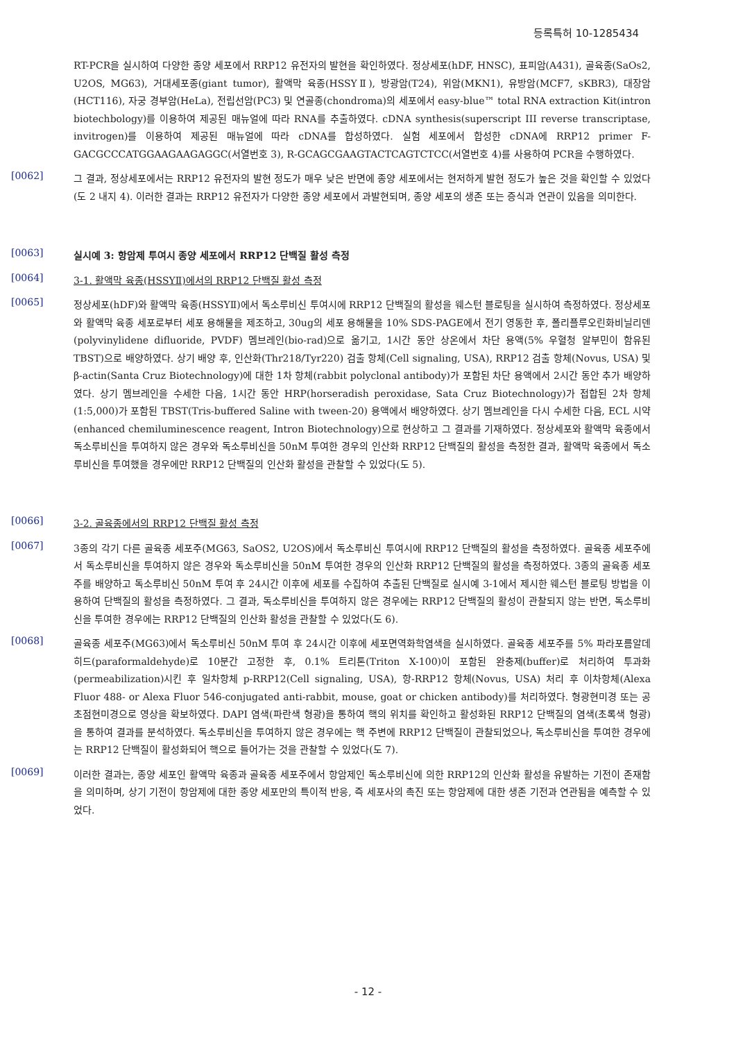등록특허 10-1285434
RT-PCR을 실시하여 다양한 종양 세포에서 RRP12 유전자의 발현을 확인하였다. 정상세포(hDF, HNSC), 표피암(A431), 골육종(SaOs2, U2OS, MG63), 거대세포종(giant tumor), 활액막 육종(HSSYⅡ), 방광암(T24), 위암(MKN1), 유방암(MCF7, sKBR3), 대장암(HCT116), 자궁 경부암(HeLa), 전립선암(PC3) 및 연골종(chondroma)의 세포에서 easy-blue™ total RNA extraction Kit(intron biotechbology)를 이용하여 제공된 매뉴얼에 따라 RNA를 추출하였다. cDNA synthesis(superscript III reverse transcriptase, invitrogen)를 이용하여 제공된 매뉴얼에 따라 cDNA를 합성하였다. 실험 세포에서 합성한 cDNA에 RRP12 primer F-GACGCCCATGGAAGAAGAGGC(서열번호 3), R-GCAGCGAAGTACTCAGTCTCC(서열번호 4)를 사용하여 PCR을 수행하였다.
[0062]
그 결과, 정상세포에서는 RRP12 유전자의 발현 정도가 매우 낮은 반면에 종양 세포에서는 현저하게 발현 정도가 높은 것을 확인할 수 있었다(도 2 내지 4). 이러한 결과는 RRP12 유전자가 다양한 종양 세포에서 과발현되며, 종양 세포의 생존 또는 증식과 연관이 있음을 의미한다.
[0063]
실시예 3: 항암제 투여시 종양 세포에서 RRP12 단백질 활성 측정
[0064]
3-1. 활액막 육종(HSSYⅡ)에서의 RRP12 단백질 활성 측정
[0065]
정상세포(hDF)와 활액막 육종(HSSYⅡ)에서 독소루비신 투여시에 RRP12 단백질의 활성을 웨스턴 블로팅을 실시하여 측정하였다. 정상세포와 활액막 육종 세포로부터 세포 용해물을 제조하고, 30ug의 세포 용해물을 10% SDS-PAGE에서 전기 영동한 후, 폴리플루오린화비닐리덴(polyvinylidene difluoride, PVDF) 멤브레인(bio-rad)으로 옮기고, 1시간 동안 상온에서 차단 용액(5% 우혈청 알부민이 함유된 TBST)으로 배양하였다. 상기 배양 후, 인산화(Thr218/Tyr220) 검출 항체(Cell signaling, USA), RRP12 검출 항체(Novus, USA) 및 β-actin(Santa Cruz Biotechnology)에 대한 1차 항체(rabbit polyclonal antibody)가 포함된 차단 용액에서 2시간 동안 추가 배양하였다. 상기 멤브레인을 수세한 다음, 1시간 동안 HRP(horseradish peroxidase, Sata Cruz Biotechnology)가 접합된 2차 항체(1:5,000)가 포함된 TBST(Tris-buffered Saline with tween-20) 용액에서 배양하였다. 상기 멤브레인을 다시 수세한 다음, ECL 시약(enhanced chemiluminescence reagent, Intron Biotechnology)으로 현상하고 그 결과를 기재하였다. 정상세포와 활액막 육종에서 독소루비신을 투여하지 않은 경우와 독소루비신을 50nM 투여한 경우의 인산화 RRP12 단백질의 활성을 측정한 결과, 활액막 육종에서 독소루비신을 투여했을 경우에만 RRP12 단백질의 인산화 활성을 관찰할 수 있었다(도 5).
[0066]
3-2. 골육종에서의 RRP12 단백질 활성 측정
[0067]
3종의 각기 다른 골육종 세포주(MG63, SaOS2, U2OS)에서 독소루비신 투여시에 RRP12 단백질의 활성을 측정하였다. 골육종 세포주에서 독소루비신을 투여하지 않은 경우와 독소루비신을 50nM 투여한 경우의 인산화 RRP12 단백질의 활성을 측정하였다. 3종의 골육종 세포주를 배양하고 독소루비신 50nM 투여 후 24시간 이후에 세포를 수집하여 추출된 단백질로 실시예 3-1에서 제시한 웨스턴 블로팅 방법을 이용하여 단백질의 활성을 측정하였다. 그 결과, 독소루비신을 투여하지 않은 경우에는 RRP12 단백질의 활성이 관찰되지 않는 반면, 독소루비신을 투여한 경우에는 RRP12 단백질의 인산화 활성을 관찰할 수 있었다(도 6).
[0068]
골육종 세포주(MG63)에서 독소루비신 50nM 투여 후 24시간 이후에 세포면역화학염색을 실시하였다. 골육종 세포주를 5% 파라포름알데히드(paraformaldehyde)로 10분간 고정한 후, 0.1% 트리톤(Triton X-100)이 포함된 완충제(buffer)로 처리하여 투과화(permeabilization)시킨 후 일차항체 p-RRP12(Cell signaling, USA), 항-RRP12 항체(Novus, USA) 처리 후 이차항체(Alexa Fluor 488- or Alexa Fluor 546-conjugated anti-rabbit, mouse, goat or chicken antibody)를 처리하였다. 형광현미경 또는 공초점현미경으로 영상을 확보하였다. DAPI 염색(파란색 형광)을 통하여 핵의 위치를 확인하고 활성화된 RRP12 단백질의 염색(초록색 형광)을 통하여 결과를 분석하였다. 독소루비신을 투여하지 않은 경우에는 핵 주변에 RRP12 단백질이 관찰되었으나, 독소루비신을 투여한 경우에는 RRP12 단백질이 활성화되어 핵으로 들어가는 것을 관찰할 수 있었다(도 7).
[0069]
이러한 결과는, 종양 세포인 활액막 육종과 골육종 세포주에서 항암제인 독소루비신에 의한 RRP12의 인산화 활성을 유발하는 기전이 존재함을 의미하며, 상기 기전이 항암제에 대한 종양 세포만의 특이적 반응, 즉 세포사의 촉진 또는 항암제에 대한 생존 기전과 연관됨을 예측할 수 있었다.
- 12 -